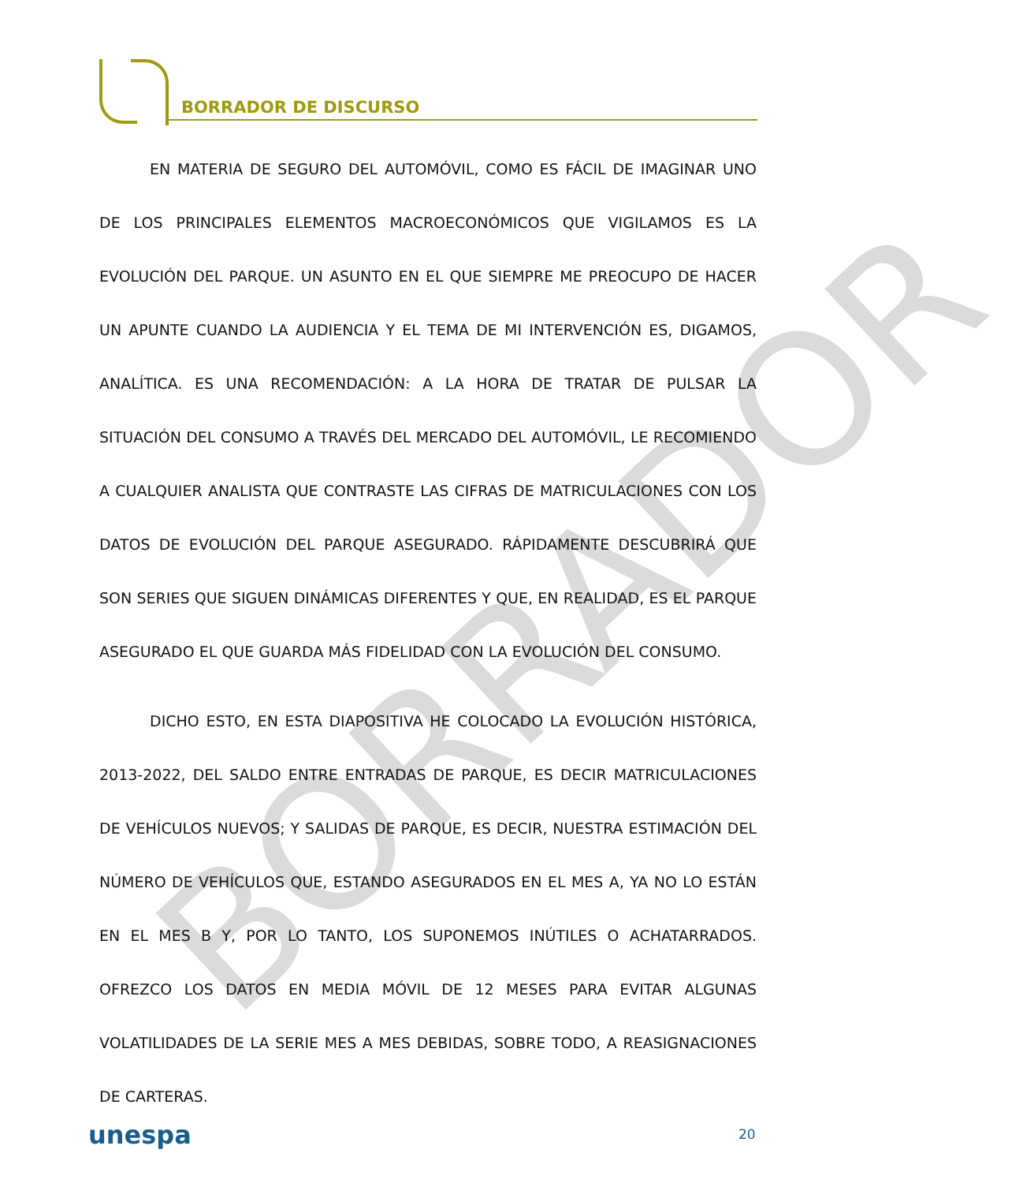BORRADOR DE DISCURSO
BORRADOR
EN MATERIA DE SEGURO DEL AUTOMÓVIL, COMO ES FÁCIL DE IMAGINAR UNO DE LOS PRINCIPALES ELEMENTOS MACROECONÓMICOS QUE VIGILAMOS ES LA EVOLUCIÓN DEL PARQUE. UN ASUNTO EN EL QUE SIEMPRE ME PREOCUPO DE HACER UN APUNTE CUANDO LA AUDIENCIA Y EL TEMA DE MI INTERVENCIÓN ES, DIGAMOS, ANALÍTICA. ES UNA RECOMENDACIÓN: A LA HORA DE TRATAR DE PULSAR LA SITUACIÓN DEL CONSUMO A TRAVÉS DEL MERCADO DEL AUTOMÓVIL, LE RECOMIENDO A CUALQUIER ANALISTA QUE CONTRASTE LAS CIFRAS DE MATRICULACIONES CON LOS DATOS DE EVOLUCIÓN DEL PARQUE ASEGURADO. RÁPIDAMENTE DESCUBRIRÁ QUE SON SERIES QUE SIGUEN DINÁMICAS DIFERENTES Y QUE, EN REALIDAD, ES EL PARQUE ASEGURADO EL QUE GUARDA MÁS FIDELIDAD CON LA EVOLUCIÓN DEL CONSUMO.
DICHO ESTO, EN ESTA DIAPOSITIVA HE COLOCADO LA EVOLUCIÓN HISTÓRICA, 2013-2022, DEL SALDO ENTRE ENTRADAS DE PARQUE, ES DECIR MATRICULACIONES DE VEHÍCULOS NUEVOS; Y SALIDAS DE PARQUE, ES DECIR, NUESTRA ESTIMACIÓN DEL NÚMERO DE VEHÍCULOS QUE, ESTANDO ASEGURADOS EN EL MES A, YA NO LO ESTÁN EN EL MES B Y, POR LO TANTO, LOS SUPONEMOS INÚTILES O ACHATARRADOS. OFREZCO LOS DATOS EN MEDIA MÓVIL DE 12 MESES PARA EVITAR ALGUNAS VOLATILIDADES DE LA SERIE MES A MES DEBIDAS, SOBRE TODO, A REASIGNACIONES DE CARTERAS.
unespa 20